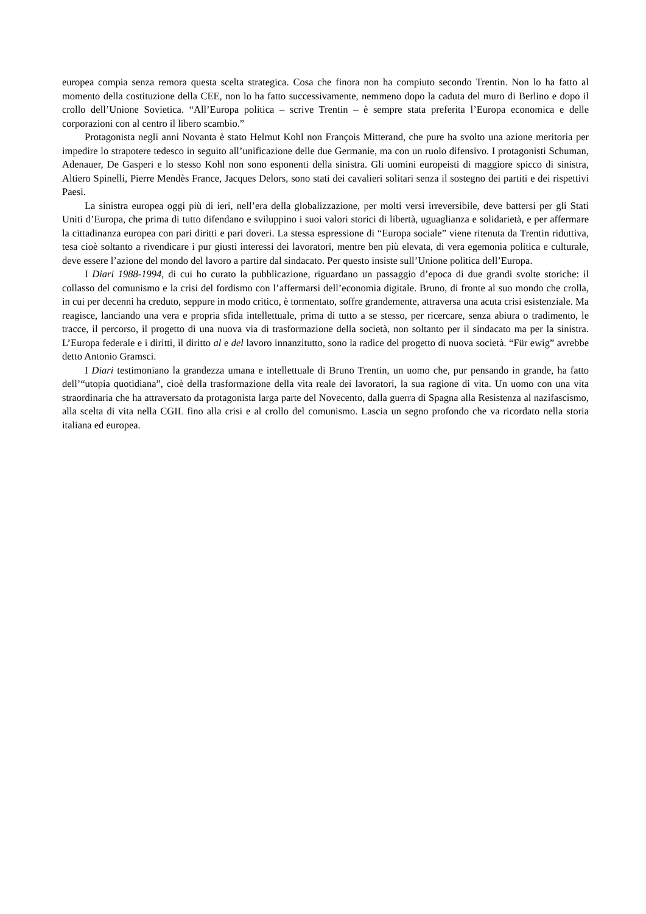europea compia senza remora questa scelta strategica. Cosa che finora non ha compiuto secondo Trentin. Non lo ha fatto al momento della costituzione della CEE, non lo ha fatto successivamente, nemmeno dopo la caduta del muro di Berlino e dopo il crollo dell’Unione Sovietica. “All’Europa politica – scrive Trentin – è sempre stata preferita l’Europa economica e delle corporazioni con al centro il libero scambio.”
Protagonista negli anni Novanta è stato Helmut Kohl non François Mitterand, che pure ha svolto una azione meritoria per impedire lo strapotere tedesco in seguito all’unificazione delle due Germanie, ma con un ruolo difensivo. I protagonisti Schuman, Adenauer, De Gasperi e lo stesso Kohl non sono esponenti della sinistra. Gli uomini europeisti di maggiore spicco di sinistra, Altiero Spinelli, Pierre Mendès France, Jacques Delors, sono stati dei cavalieri solitari senza il sostegno dei partiti e dei rispettivi Paesi.
La sinistra europea oggi più di ieri, nell’era della globalizzazione, per molti versi irreversibile, deve battersi per gli Stati Uniti d’Europa, che prima di tutto difendano e sviluppino i suoi valori storici di libertà, uguaglianza e solidarietà, e per affermare la cittadinanza europea con pari diritti e pari doveri. La stessa espressione di “Europa sociale” viene ritenuta da Trentin riduttiva, tesa cioè soltanto a rivendicare i pur giusti interessi dei lavoratori, mentre ben più elevata, di vera egemonia politica e culturale, deve essere l’azione del mondo del lavoro a partire dal sindacato. Per questo insiste sull’Unione politica dell’Europa.
I Diari 1988-1994, di cui ho curato la pubblicazione, riguardano un passaggio d’epoca di due grandi svolte storiche: il collasso del comunismo e la crisi del fordismo con l’affermarsi dell’economia digitale. Bruno, di fronte al suo mondo che crolla, in cui per decenni ha creduto, seppure in modo critico, è tormentato, soffre grandemente, attraversa una acuta crisi esistenziale. Ma reagisce, lanciando una vera e propria sfida intellettuale, prima di tutto a se stesso, per ricercare, senza abiura o tradimento, le tracce, il percorso, il progetto di una nuova via di trasformazione della società, non soltanto per il sindacato ma per la sinistra. L’Europa federale e i diritti, il diritto al e del lavoro innanzitutto, sono la radice del progetto di nuova società. “Für ewig” avrebbe detto Antonio Gramsci.
I Diari testimoniano la grandezza umana e intellettuale di Bruno Trentin, un uomo che, pur pensando in grande, ha fatto dell’“utopia quotidiana”, cioè della trasformazione della vita reale dei lavoratori, la sua ragione di vita. Un uomo con una vita straordinaria che ha attraversato da protagonista larga parte del Novecento, dalla guerra di Spagna alla Resistenza al nazifascismo, alla scelta di vita nella CGIL fino alla crisi e al crollo del comunismo. Lascia un segno profondo che va ricordato nella storia italiana ed europea.